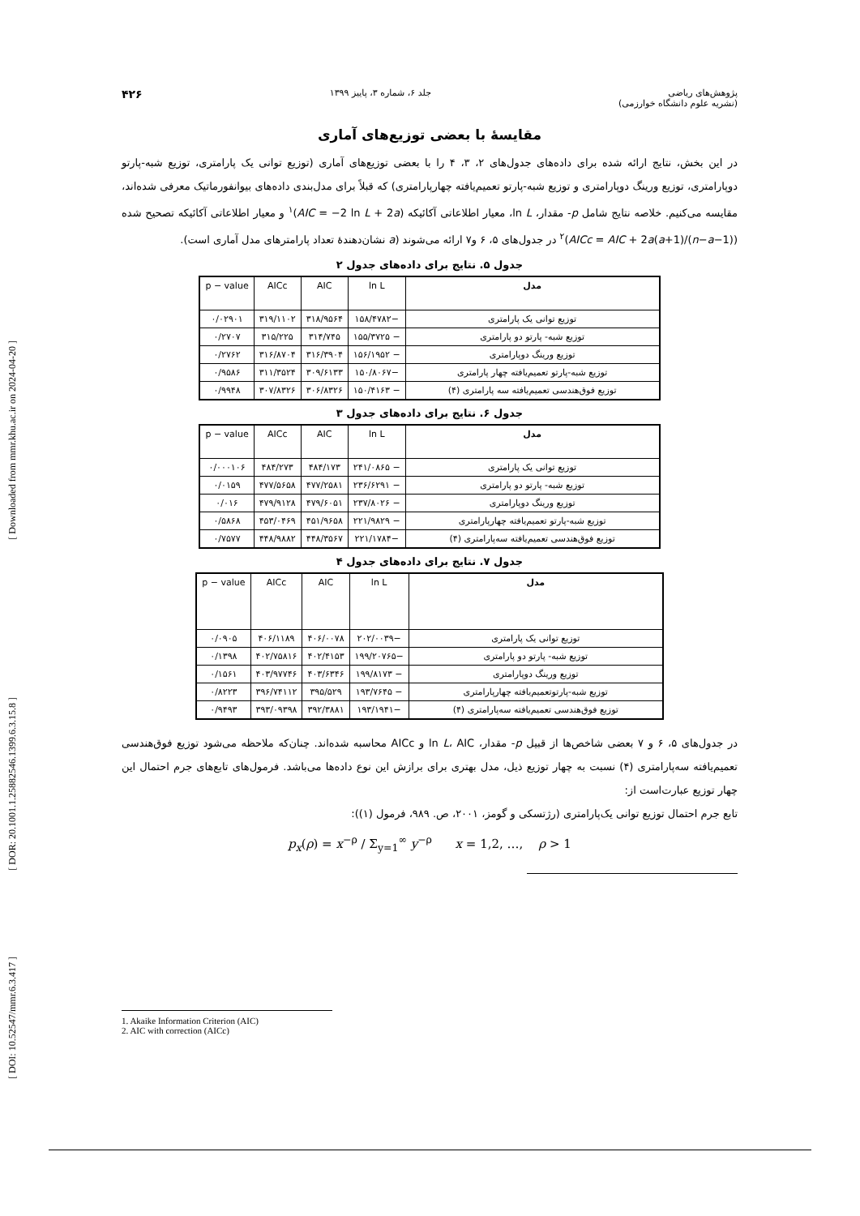[ Downloaded from mmr.khu.ac.ir on 2024-04-20 ]
[ DOR: 20.1001.1.25882546.1399.6.3.15.8 ]
[ DOI: 10.52547/mmr.6.3.417 ]
پژوهش‌های ریاضی
(نشریه علوم دانشگاه خوارزمی) جلد ۶، شماره ۳، پاییز ۱۳۹۹ ۴۲۶
مقایسهٔ با بعضی توزیع‌های آماری
در این بخش، نتایج ارائه شده برای داده‌های جدول‌های ۲، ۳، ۴ را با بعضی توزیع‌های آماری (توزیع توانی یک پارامتری، توزیع شبه-پارتو دوپارامتری، توزیع ورینگ دوپارامتری و توزیع شبه-پارتو تعمیم‌یافته چهارپارامتری) که قبلاً برای مدل‌بندی داده‌های بیوانفورماتیک معرفی شده‌اند، مقایسه می‌کنیم. خلاصه نتایج شامل p- مقدار، ln L، معیار اطلاعاتی آکائیکه (AIC = −2 ln L + 2a)<sup>۱</sup> و معیار اطلاعاتی آکائیکه تصحیح شده (AICc = AIC + 2a(a+1)/(n−a−1))<sup>۲</sup> در جدول‌های ۵، ۶ و۷ ارائه می‌شوند (a نشان‌دهندهٔ تعداد پارامترهای مدل آماری است).
جدول ۵. نتایج برای داده‌های جدول ۲
| مدل | ln L | AIC | AICc | p − value |
| --- | --- | --- | --- | --- |
| توزیع توانی یک پارامتری | −۱۵۸/۴۷۸۲ | ۳۱۸/۹۵۶۴ | ۳۱۹/۱۱۰۲ | ۰/۰۲۹۰۱ |
| توزیع شبه- پارتو دو پارامتری | − ۱۵۵/۳۷۲۵ | ۳۱۴/۷۴۵ | ۳۱۵/۲۲۵ | ۰/۲۷۰۷ |
| توزیع ورینگ دوپارامتری | − ۱۵۶/۱۹۵۲ | ۳۱۶/۳۹۰۴ | ۳۱۶/۸۷۰۴ | ۰/۲۷۶۲ |
| توزیع شبه-پارتو تعمیم‌یافته چهار پارامتری | −۱۵۰/۸۰۶۷ | ۳۰۹/۶۱۳۳ | ۳۱۱/۳۵۲۴ | ۰/۹۵۸۶ |
| توزیع فوق‌هندسی تعمیم‌یافته سه پارامتری (۴) | − ۱۵۰/۴۱۶۳ | ۳۰۶/۸۳۲۶ | ۳۰۷/۸۳۲۶ | ۰/۹۹۴۸ |
جدول ۶. نتایج برای داده‌های جدول ۳
| مدل | ln L | AIC | AICc | p − value |
| --- | --- | --- | --- | --- |
| توزیع توانی یک پارامتری | − ۲۴۱/۰۸۶۵ | ۴۸۴/۱۷۳ | ۴۸۴/۲۷۳ | ۰/۰۰۰۱۰۶ |
| توزیع شبه- پارتو دو پارامتری | − ۲۳۶/۶۲۹۱ | ۴۷۷/۲۵۸۱ | ۴۷۷/۵۶۵۸ | ۰/۰۱۵۹ |
| توزیع ورینگ دوپارامتری | − ۲۳۷/۸۰۲۶ | ۴۷۹/۶۰۵۱ | ۴۷۹/۹۱۲۸ | ۰/۰۱۶ |
| توزیع شبه-پارتو تعمیم‌یافته چهارپارامتری | − ۲۲۱/۹۸۲۹ | ۴۵۱/۹۶۵۸ | ۴۵۳/۰۴۶۹ | ۰/۵۸۶۸ |
| توزیع فوق‌هندسی تعمیم‌یافته سه‌پارامتری (۴) | −۲۲۱/۱۷۸۴ | ۴۴۸/۳۵۶۷ | ۴۴۸/۹۸۸۲ | ۰/۷۵۷۷ |
جدول ۷. نتایج برای داده‌های جدول ۴
| مدل | ln L | AIC | AICc | p − value |
| --- | --- | --- | --- | --- |
| توزیع توانی یک پارامتری | −۲۰۲/۰۰۳۹ | ۴۰۶/۰۰۷۸ | ۴۰۶/۱۱۸۹ | ۰/۰۹۰۵ |
| توزیع شبه- پارتو دو پارامتری | −۱۹۹/۲۰۷۶۵ | ۴۰۲/۴۱۵۳ | ۴۰۲/۷۵۸۱۶ | ۰/۱۳۹۸ |
| توزیع ورینگ دوپارامتری | − ۱۹۹/۸۱۷۳ | ۴۰۳/۶۳۴۶ | ۴۰۳/۹۷۷۴۶ | ۰/۱۵۶۱ |
| توزیع شبه-پارتوتعمیم‌یافته چهارپارامتری | − ۱۹۳/۷۶۴۵ | ۳۹۵/۵۲۹ | ۳۹۶/۷۴۱۱۲ | ۰/۸۲۲۳ |
| توزیع فوق‌هندسی تعمیم‌یافته سه‌پارامتری (۴) | −۱۹۳/۱۹۴۱ | ۳۹۲/۳۸۸۱ | ۳۹۳/۰۹۳۹۸ | ۰/۹۴۹۳ |
در جدول‌های ۵، ۶ و ۷ بعضی شاخص‌ها از قبیل p- مقدار، ln L، AIC و AICc محاسبه شده‌اند. چنان‌که ملاحظه می‌شود توزیع فوق‌هندسی تعمیم‌یافته سه‌پارامتری (۴) نسبت به چهار توزیع ذیل، مدل بهتری برای برازش این نوع داده‌ها می‌باشد. فرمول‌های تابع‌های جرم احتمال این چهار توزیع عبارت‌است از:
تابع جرم احتمال توزیع توانی یک‌پارامتری (رژتسکی و گومز، ۲۰۰۱، ص. ۹۸۹، فرمول (۱)):
p<sub>x</sub>(ρ) = x<sup>−ρ</sup> / Σ<sub>y=1</sub><sup>∞</sup> y<sup>−ρ</sup> x = 1,2, …, ρ > 1
1. Akaike Information Criterion (AIC)
2. AIC with correction (AICc)